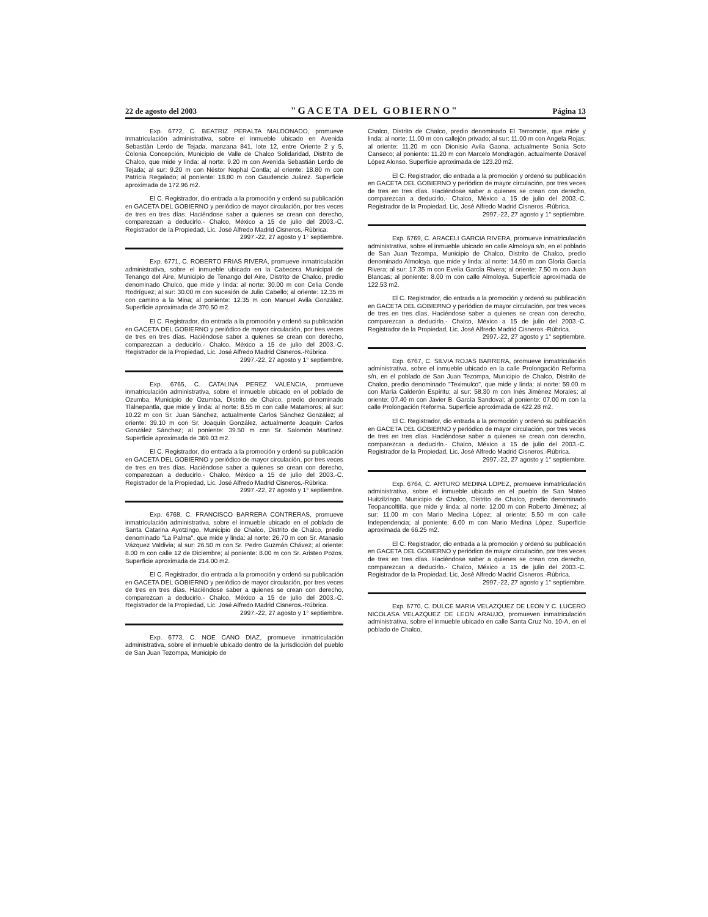22 de agosto del 2003 "GACETA DEL GOBIERNO" Página 13
Exp. 6772, C. BEATRIZ PERALTA MALDONADO, promueve inmatriculación administrativa, sobre el inmueble ubicado en Avenida Sebastián Lerdo de Tejada, manzana 841, lote 12, entre Oriente 2 y 5, Colonia Concepción, Municipio de Valle de Chalco Solidaridad, Distrito de Chalco, que mide y linda: al norte: 9.20 m con Avenida Sebastián Lerdo de Tejada; al sur: 9.20 m con Néstor Nophal Contla; al oriente: 18.80 m con Patricia Regalado; al poniente: 18.80 m con Gaudencio Juárez. Superficie aproximada de 172.96 m2.
El C. Registrador, dio entrada a la promoción y ordenó su publicación en GACETA DEL GOBIERNO y periódico de mayor circulación, por tres veces de tres en tres días. Haciéndose saber a quienes se crean con derecho, comparezcan a deducirlo.- Chalco, México a 15 de julio del 2003.-C. Registrador de la Propiedad, Lic. José Alfredo Madrid Cisneros.-Rúbrica.
2997.-22, 27 agosto y 1° septiembre.
Exp. 6771, C. ROBERTO FRIAS RIVERA, promueve inmatriculación administrativa, sobre el inmueble ubicado en la Cabecera Municipal de Tenango del Aire, Municipio de Tenango del Aire, Distrito de Chalco, predio denominado Chulco, que mide y linda: al norte: 30.00 m con Celia Conde Rodríguez; al sur: 30.00 m con sucesión de Julio Cabello; al oriente: 12.35 m con camino a la Mina; al poniente: 12.35 m con Manuel Avila González. Superficie aproximada de 370.50 m2.
El C. Registrador, dio entrada a la promoción y ordenó su publicación en GACETA DEL GOBIERNO y periódico de mayor circulación, por tres veces de tres en tres días. Haciéndose saber a quienes se crean con derecho, comparezcan a deducirlo.- Chalco, México a 15 de julio del 2003.-C. Registrador de la Propiedad, Lic. José Alfredo Madrid Cisneros.-Rúbrica.
2997.-22, 27 agosto y 1° septiembre.
Exp. 6765, C. CATALINA PEREZ VALENCIA, promueve inmatriculación administrativa, sobre el inmueble ubicado en el poblado de Ozumba, Municipio de Ozumba, Distrito de Chalco, predio denominado Tlalnepantla, que mide y linda: al norte: 8.55 m con calle Matamoros; al sur: 10.22 m con Sr. Juan Sánchez, actualmente Carlos Sánchez González; al oriente: 39.10 m con Sr. Joaquín González, actualmente Joaquín Carlos González Sánchez; al poniente: 39.50 m con Sr. Salomón Martínez. Superficie aproximada de 369.03 m2.
El C. Registrador, dio entrada a la promoción y ordenó su publicación en GACETA DEL GOBIERNO y periódico de mayor circulación, por tres veces de tres en tres días. Haciéndose saber a quienes se crean con derecho, comparezcan a deducirlo.- Chalco, México a 15 de julio del 2003.-C. Registrador de la Propiedad, Lic. José Alfredo Madrid Cisneros.-Rúbrica.
2997.-22, 27 agosto y 1° septiembre.
Exp. 6768, C. FRANCISCO BARRERA CONTRERAS, promueve inmatriculación administrativa, sobre el inmueble ubicado en el poblado de Santa Catarina Ayotzingo, Municipio de Chalco, Distrito de Chalco, predio denominado "La Palma", que mide y linda: al norte: 26.70 m con Sr. Atanasio Vázquez Valdivia; al sur: 26.50 m con Sr. Pedro Guzmán Chávez; al oriente: 8.00 m con calle 12 de Diciembre; al poniente: 8.00 m con Sr. Aristeo Pozos. Superficie aproximada de 214.00 m2.
El C. Registrador, dio entrada a la promoción y ordenó su publicación en GACETA DEL GOBIERNO y periódico de mayor circulación, por tres veces de tres en tres días. Haciéndose saber a quienes se crean con derecho, comparezcan a deducirlo.- Chalco, México a 15 de julio del 2003.-C. Registrador de la Propiedad, Lic. José Alfredo Madrid Cisneros.-Rúbrica.
2997.-22, 27 agosto y 1° septiembre.
Exp. 6773, C. NOE CANO DIAZ, promueve inmatriculación administrativa, sobre el inmueble ubicado dentro de la jurisdicción del pueblo de San Juan Tezompa, Municipio de
Chalco, Distrito de Chalco, predio denominado El Terromote, que mide y linda: al norte: 11.00 m con callejón privado; al sur: 11.00 m con Angela Rojas; al oriente: 11.20 m con Dionisio Avila Gaona, actualmente Sonia Soto Canseco; al poniente: 11.20 m con Marcelo Mondragón, actualmente Doravel López Alonso. Superficie aproximada de 123.20 m2.
El C. Registrador, dio entrada a la promoción y ordenó su publicación en GACETA DEL GOBIERNO y periódico de mayor circulación, por tres veces de tres en tres días. Haciéndose saber a quienes se crean con derecho, comparezcan a deducirlo.- Chalco, México a 15 de julio del 2003.-C. Registrador de la Propiedad, Lic. José Alfredo Madrid Cisneros.-Rúbrica.
2997.-22, 27 agosto y 1° septiembre.
Exp. 6769, C. ARACELI GARCIA RIVERA, promueve inmatriculación administrativa, sobre el inmueble ubicado en calle Almoloya s/n, en el poblado de San Juan Tezompa, Municipio de Chalco, Distrito de Chalco, predio denominado Almoloya, que mide y linda: al norte: 14.90 m con Gloria García Rivera; al sur: 17.35 m con Evelia García Rivera; al oriente: 7.50 m con Juan Blancas; al poniente: 8.00 m con calle Almoloya. Superficie aproximada de 122.53 m2.
El C. Registrador, dio entrada a la promoción y ordenó su publicación en GACETA DEL GOBIERNO y periódico de mayor circulación, por tres veces de tres en tres días. Haciéndose saber a quienes se crean con derecho, comparezcan a deducirlo.- Chalco, México a 15 de julio del 2003.-C. Registrador de la Propiedad, Lic. José Alfredo Madrid Cisneros.-Rúbrica.
2997.-22, 27 agosto y 1° septiembre.
Exp. 6767, C. SILVIA ROJAS BARRERA, promueve inmatriculación administrativa, sobre el inmueble ubicado en la calle Prolongación Reforma s/n, en el poblado de San Juan Tezompa, Municipio de Chalco, Distrito de Chalco, predio denominado "Teximulco", que mide y linda: al norte: 59.00 m con María Calderón Espíritu; al sur: 58.30 m con Inés Jiménez Morales; al oriente: 07.40 m con Javier B. García Sandoval; al poniente: 07.00 m con la calle Prolongación Reforma. Superficie aproximada de 422.28 m2.
El C. Registrador, dio entrada a la promoción y ordenó su publicación en GACETA DEL GOBIERNO y periódico de mayor circulación, por tres veces de tres en tres días. Haciéndose saber a quienes se crean con derecho, comparezcan a deducirlo.- Chalco, México a 15 de julio del 2003.-C. Registrador de la Propiedad, Lic. José Alfredo Madrid Cisneros.-Rúbrica.
2997.-22, 27 agosto y 1° septiembre.
Exp. 6764, C. ARTURO MEDINA LOPEZ, promueve inmatriculación administrativa, sobre el inmueble ubicado en el pueblo de San Mateo Huitzilzingo, Municipio de Chalco, Distrito de Chalco, predio denominado Teopancoltitla, que mide y linda: al norte: 12.00 m con Roberto Jiménez; al sur: 11.00 m con Mario Medina López; al oriente: 5.50 m con calle Independencia; al poniente: 6.00 m con Mario Medina López. Superficie aproximada de 66.25 m2.
El C. Registrador, dio entrada a la promoción y ordenó su publicación en GACETA DEL GOBIERNO y periódico de mayor circulación, por tres veces de tres en tres días. Haciéndose saber a quienes se crean con derecho, comparezcan a deducirlo.- Chalco, México a 15 de julio del 2003.-C. Registrador de la Propiedad, Lic. José Alfredo Madrid Cisneros.-Rúbrica.
2997.-22, 27 agosto y 1° septiembre.
Exp. 6770, C. DULCE MARIA VELAZQUEZ DE LEON Y C. LUCERO NICOLASA VELAZQUEZ DE LEON ARAUJO, promueven inmatriculación administrativa, sobre el inmueble ubicado en calle Santa Cruz No. 10-A, en el poblado de Chalco,